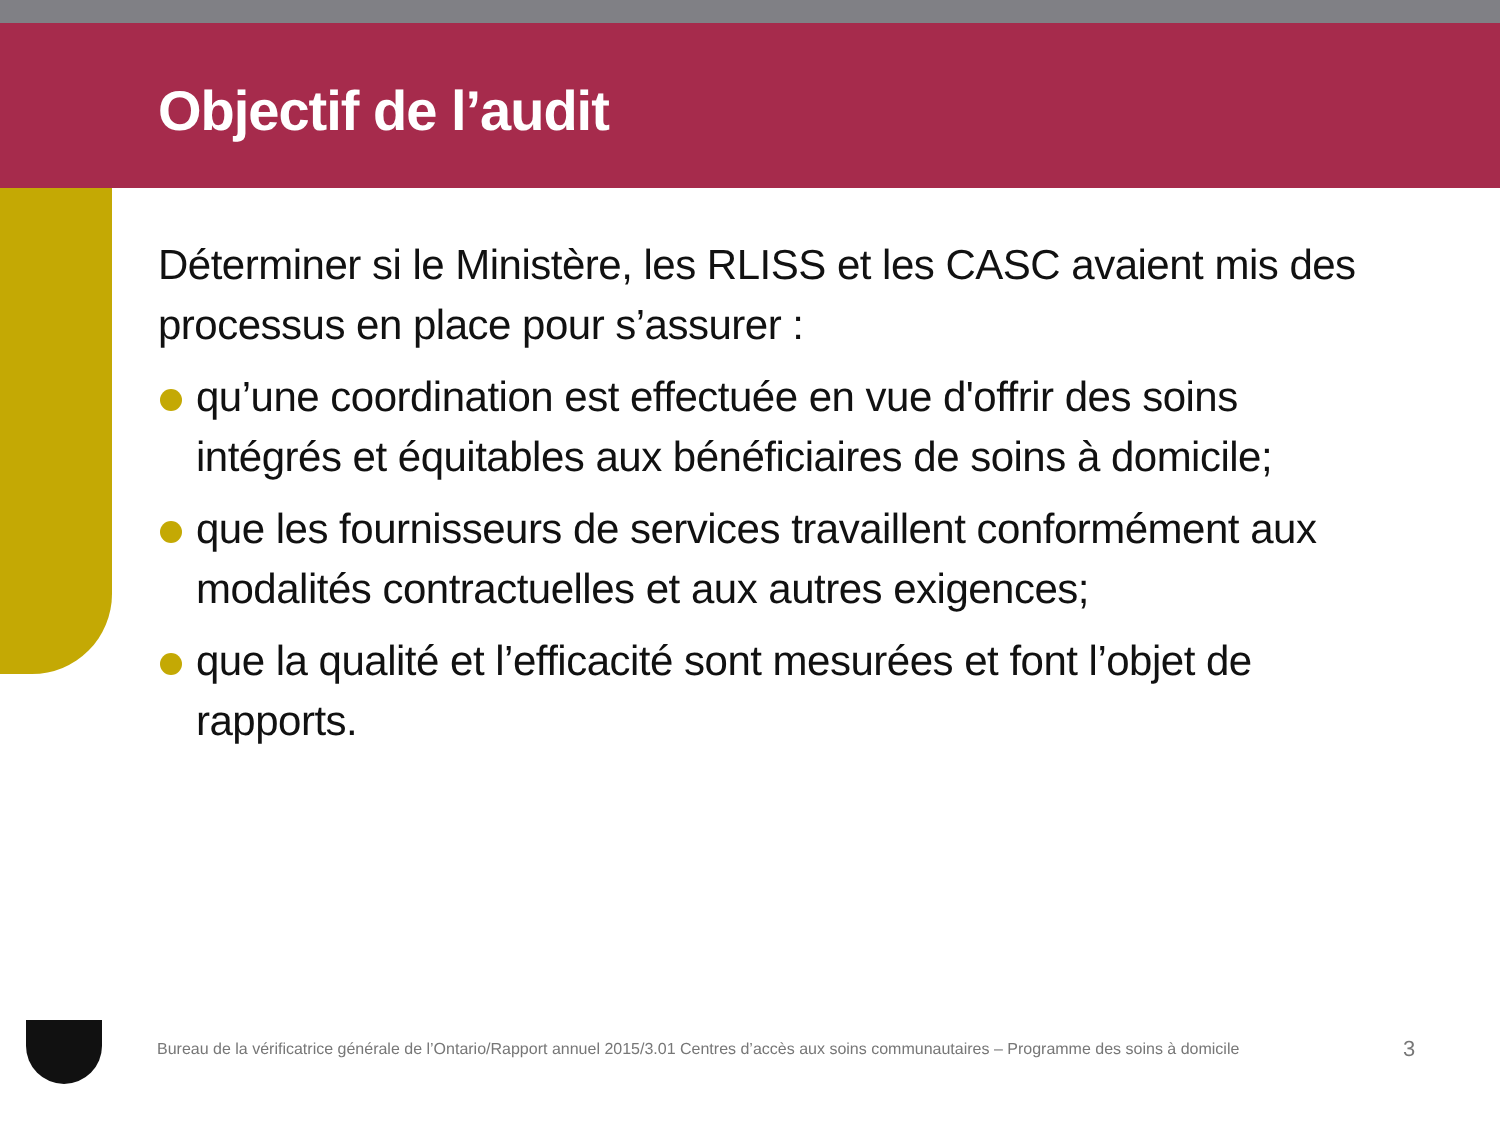Objectif de l’audit
Déterminer si le Ministère, les RLISS et les CASC avaient mis des processus en place pour s’assurer :
qu’une coordination est effectuée en vue d'offrir des soins intégrés et équitables aux bénéficiaires de soins à domicile;
que les fournisseurs de services travaillent conformément aux modalités contractuelles et aux autres exigences;
que la qualité et l’efficacité sont mesurées et font l’objet de rapports.
Bureau de la vérificatrice générale de l’Ontario/Rapport annuel 2015/3.01 Centres d’accès aux soins communautaires – Programme des soins à domicile
3